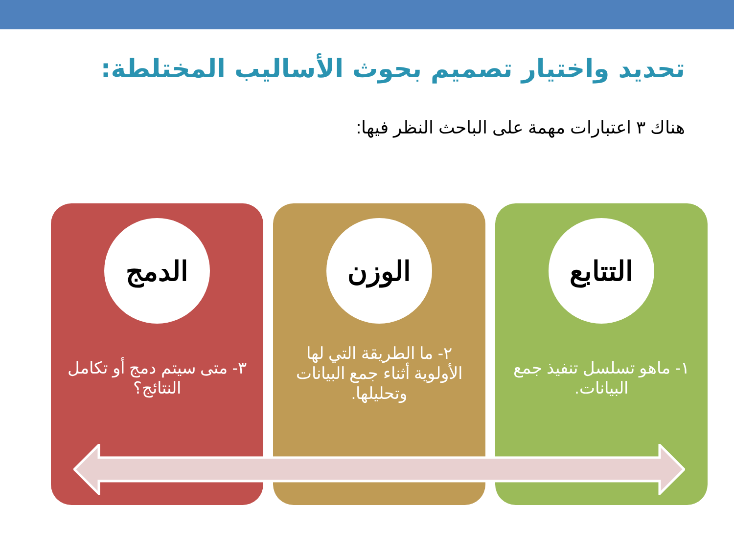تحديد واختيار تصميم بحوث الأساليب المختلطة:
هناك ٣ اعتبارات مهمة على الباحث النظر فيها:
التتابع
١- ماهو تسلسل تنفيذ جمع البيانات.
الوزن
٢- ما الطريقة التي لها الأولوية أثناء جمع البيانات وتحليلها.
الدمج
٣- متى سيتم دمج أو تكامل النتائج؟